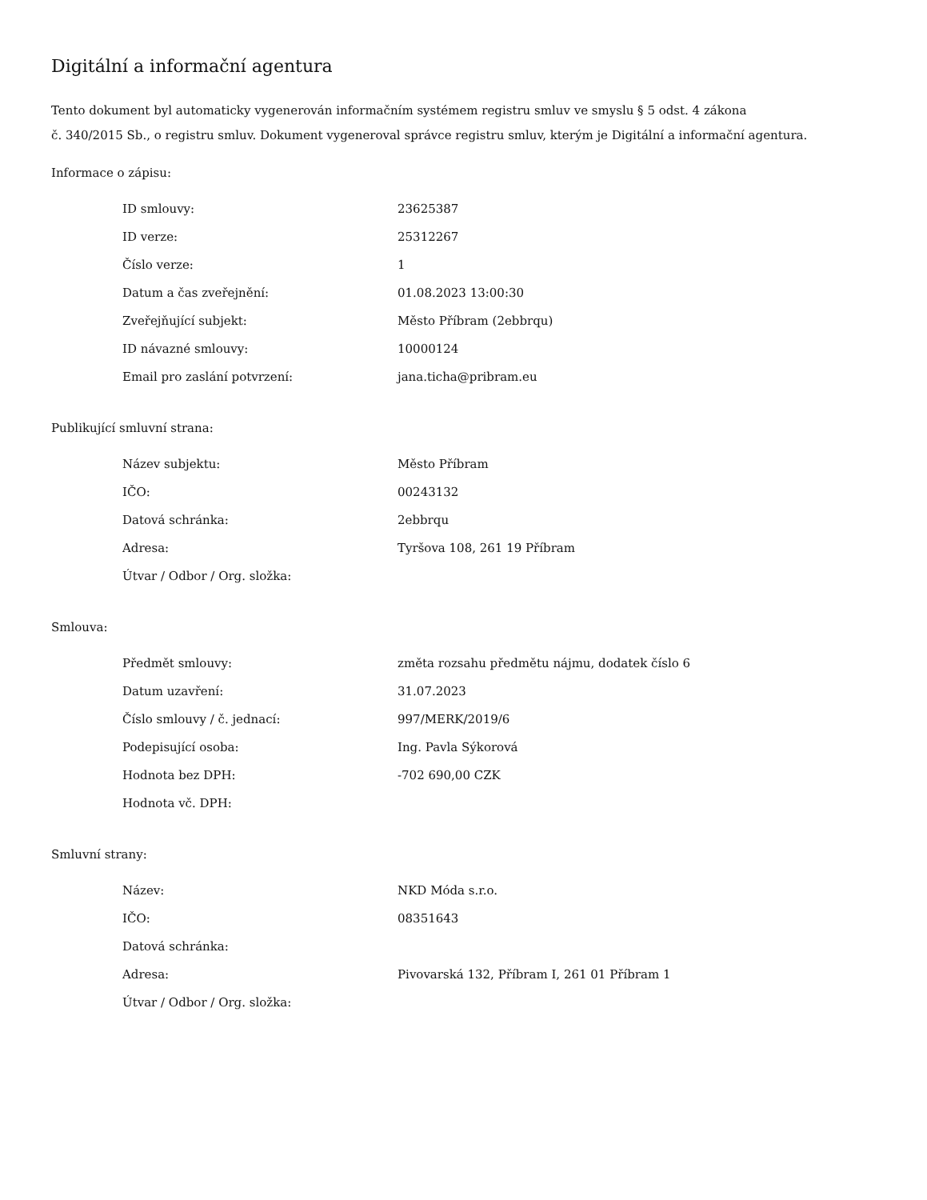Digitální a informační agentura
Tento dokument byl automaticky vygenerován informačním systémem registru smluv ve smyslu § 5 odst. 4 zákona
č. 340/2015 Sb., o registru smluv. Dokument vygeneroval správce registru smluv, kterým je Digitální a informační agentura.
Informace o zápisu:
| ID smlouvy: | 23625387 |
| ID verze: | 25312267 |
| Číslo verze: | 1 |
| Datum a čas zveřejnění: | 01.08.2023 13:00:30 |
| Zveřejňující subjekt: | Město Příbram (2ebbrqu) |
| ID návazné smlouvy: | 10000124 |
| Email pro zaslání potvrzení: | jana.ticha@pribram.eu |
Publikující smluvní strana:
| Název subjektu: | Město Příbram |
| IČO: | 00243132 |
| Datová schránka: | 2ebbrqu |
| Adresa: | Tyršova 108, 261 19 Příbram |
| Útvar / Odbor / Org. složka: | |
Smlouva:
| Předmět smlouvy: | změta rozsahu předmětu nájmu, dodatek číslo 6 |
| Datum uzavření: | 31.07.2023 |
| Číslo smlouvy / č. jednací: | 997/MERK/2019/6 |
| Podepisující osoba: | Ing. Pavla Sýkorová |
| Hodnota bez DPH: | -702 690,00 CZK |
| Hodnota vč. DPH: | |
Smluvní strany:
| Název: | NKD Móda s.r.o. |
| IČO: | 08351643 |
| Datová schránka: | |
| Adresa: | Pivovarská 132, Příbram I, 261 01 Příbram 1 |
| Útvar / Odbor / Org. složka: | |